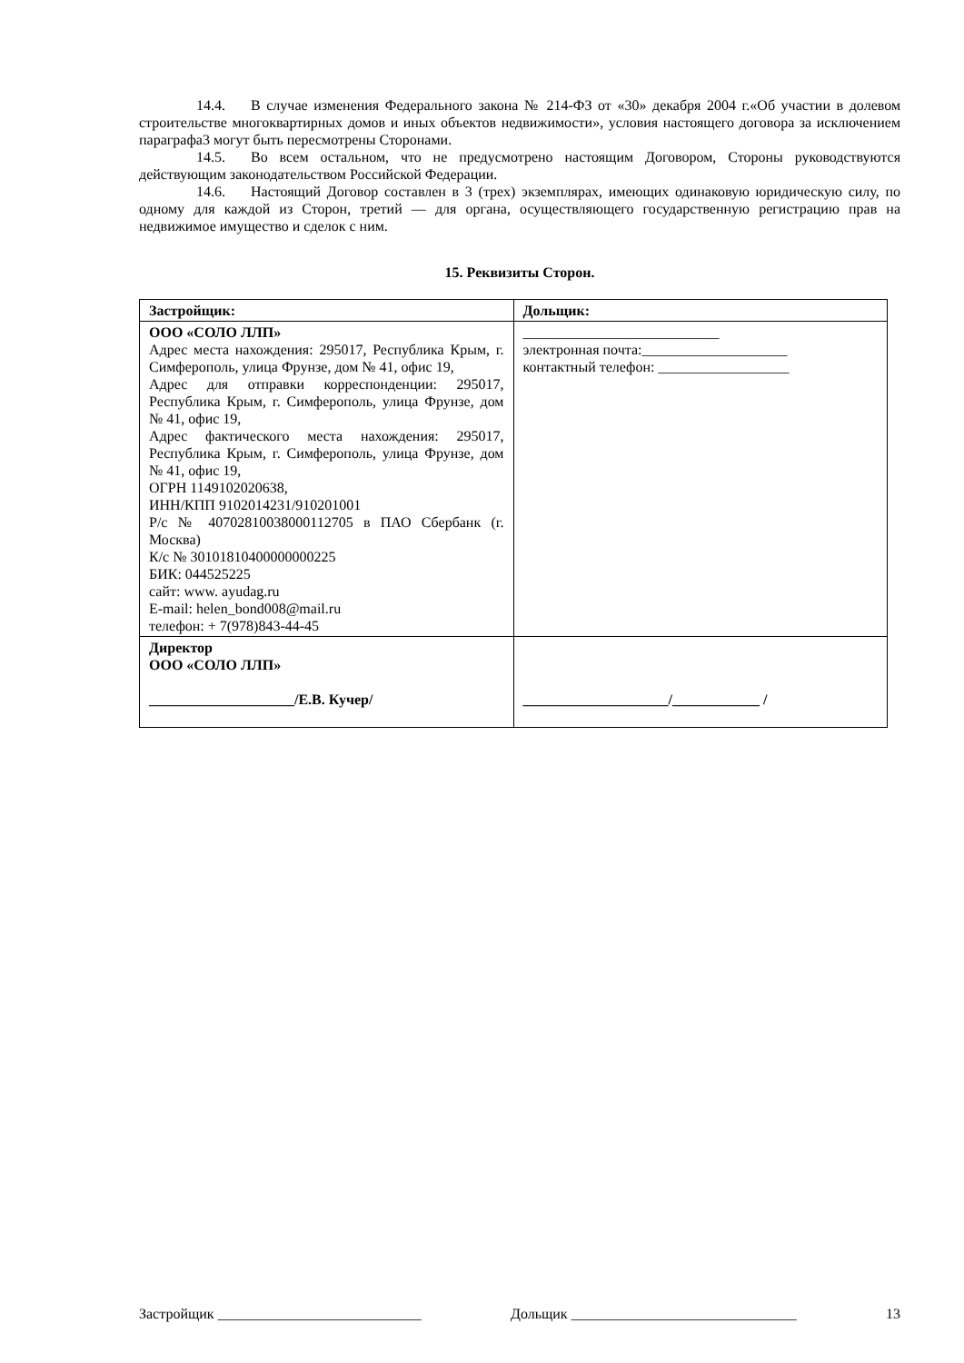14.4. В случае изменения Федерального закона № 214-ФЗ от «30» декабря 2004 г.«Об участии в долевом строительстве многоквартирных домов и иных объектов недвижимости», условия настоящего договора за исключением параграфа3 могут быть пересмотрены Сторонами.
14.5. Во всем остальном, что не предусмотрено настоящим Договором, Стороны руководствуются действующим законодательством Российской Федерации.
14.6. Настоящий Договор составлен в 3 (трех) экземплярах, имеющих одинаковую юридическую силу, по одному для каждой из Сторон, третий — для органа, осуществляющего государственную регистрацию прав на недвижимое имущество и сделок с ним.
15. Реквизиты Сторон.
| Застройщик: | Дольщик: |
| ООО «СОЛО ЛЛП» Адрес места нахождения: 295017, Республика Крым, г. Симферополь, улица Фрунзе, дом № 41, офис 19, Адрес для отправки корреспонденции: 295017, Республика Крым, г. Симферополь, улица Фрунзе, дом № 41, офис 19, Адрес фактического места нахождения: 295017, Республика Крым, г. Симферополь, улица Фрунзе, дом № 41, офис 19, ОГРН 1149102020638, ИНН/КПП 9102014231/910201001 Р/с № 40702810038000112705 в ПАО Сбербанк (г. Москва) К/с № 30101810400000000225 БИК: 044525225 сайт: www. ayudag.ru E-mail: helen_bond008@mail.ru телефон: + 7(978)843-44-45 | ___________________________ электронная почта:____________________ контактный телефон: __________________ |
| Директор ООО «СОЛО ЛЛП» ____________________/Е.В. Кучер/ | ____________________/____________ / |
Застройщик ____________________________ Дольщик _______________________________ 13